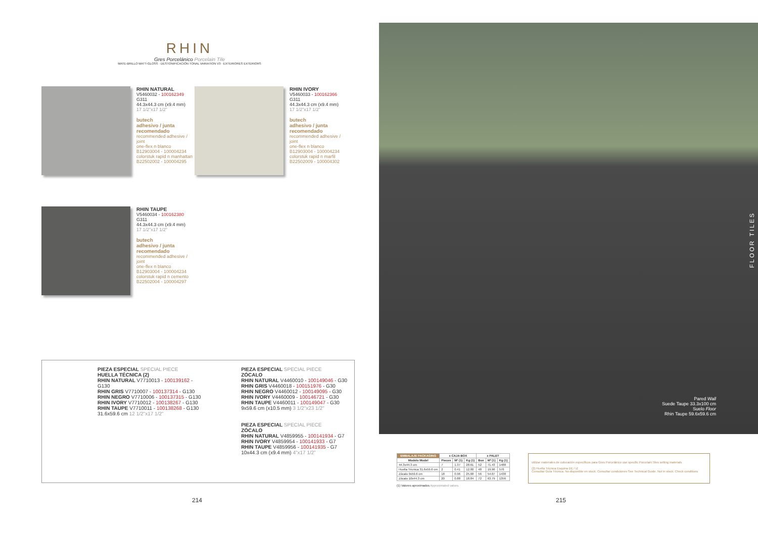RHIN
Gres Porcelánico Porcelain Tile
MATE-BRILLO MATT-GLOSS · DESTONIFICACIÓN TONAL VARIATION V3 · EXTERIORES EXTERIORS
RHIN NATURAL
V5460032 - 100162349
G311
44.3x44.3 cm (x9.4 mm)
17 1/2"x17 1/2"
butech
adhesivo / junta recomendado
recommended adhesive / joint
one-flex n blanco
B12903004 - 100004234
colorstuk rapid n manhattan
B22502002 - 100004295
RHIN IVORY
V5460033 - 100162366
G311
44.3x44.3 cm (x9.4 mm)
17 1/2"x17 1/2"
butech
adhesivo / junta recomendado
recommended adhesive / joint
one-flex n blanco
B12903004 - 100004234
colorstuk rapid n marfil
B22502009 - 100004302
RHIN TAUPE
V5460034 - 100162380
G311
44.3x44.3 cm (x9.4 mm)
17 1/2"x17 1/2"
butech
adhesivo / junta recomendado
recommended adhesive / joint
one-flex n blanco
B12903004 - 100004234
colorstuk rapid n cemento
B22502004 - 100004297
PIEZA ESPECIAL SPECIAL PIECE
HUELLA TÉCNICA (2)
RHIN NATURAL V7710013 - 100139162 - G130
RHIN GRIS V7710007 - 100137314 - G130
RHIN NEGRO V7710006 - 100137315 - G130
RHIN IVORY V7710012 - 100138267 - G130
RHIN TAUPE V7710011 - 100138268 - G130
31.6x59.6 cm 12 1/2"x17 1/2"
PIEZA ESPECIAL SPECIAL PIECE
ZÓCALO
RHIN NATURAL V4460010 - 100149046 - G30
RHIN GRIS V4460018 - 100151976 - G30
RHIN NEGRO V4460012 - 100149095 - G30
RHIN IVORY V4460009 - 100146721 - G30
RHIN TAUPE V4460011 - 100149047 - G30
9x59.6 cm (x10.5 mm) 3 1/2"x23 1/2"
PIEZA ESPECIAL SPECIAL PIECE
ZÓCALO
RHIN NATURAL V4859955 - 100141934 - G7
RHIN IVORY V4859954 - 100141933 - G7
RHIN TAUPE V4859956 - 100141935 - G7
10x44.3 cm (x9.4 mm) 4"x17 1/2"
214
Pared Wall
Suede Taupe 33.3x100 cm
Suelo Floor
Rhin Taupe 59.6x59.6 cm
FLOOR TILES
| EMBALAJE PACKAGING | x CAJA BOX | | | x PALET | | |
| --- | --- | --- | --- | --- | --- | --- |
| Modelo Model | Pieces | M² (1) | Kg (1) | Box | M² (1) | Kg (1) |
| 44.3x44.3 cm | 7 | 1.37 | 28.61 | 52 | 71.43 | 1488 |
| Huella Técnica 31.6x59.6 cm | 2 | 0.41 | 12.00 | 48 | 19.96 | 576 |
| Zócalo 9x59.6 cm | 18 | 0.96 | 25.68 | 56 | 54.07 | 1438 |
| Zócalo 10x44.3 cm | 20 | 0.88 | 18.84 | 72 | 63.79 | 1356 |
(1) Valores aproximados Approximated values
utilizar materiales de colocación específicos para Gres Porcelánico use specific Porcelain Tiles setting materials
(2) Huella Técnica Esquina DE / IZ
Consultar Guía Técnica. No disponible en stock. Consultar condiciones See Technical Guide. Not in stock. Check conditions
215